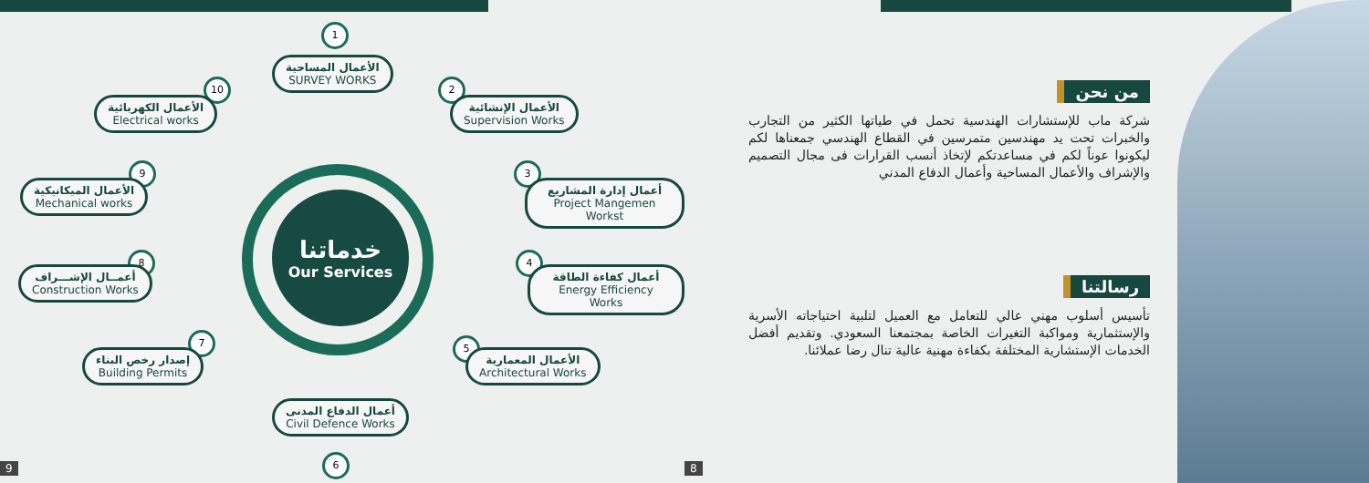خدماتنا
Our Services
1
الأعمال المساحية
SURVEY WORKS
2
الأعمال الإنشائية
Supervision Works
3
أعمال إدارة المشاريع
Project Mangemen Workst
4
أعمال كفاءة الطاقة
Energy Efficiency Works
5
الأعمال المعمارية
Architectural Works
أعمال الدفاع المدنى
Civil Defence Works
6
7
إصدار رخص البناء
Building Permits
8
أعمــال الإشـــراف
Construction Works
9
الأعمال الميكانيكية
Mechanical works
10
الأعمال الكهربائية
Electrical works
9
من نحن
شركة ماب للإستشارات الهندسية تحمل في طياتها الكثير من التجارب والخبرات تحت يد مهندسين متمرسين في القطاع الهندسي جمعناها لكم ليكونوا عوناً لكم في مساعدتكم لإتخاذ أنسب القرارات فى مجال التصميم والإشراف والأعمال المساحية وأعمال الدفاع المدني
رسالتنا
تأسيس أسلوب مهني عالي للتعامل مع العميل لتلبية احتياجاته الأسرية والإستثمارية ومواكبة التغيرات الخاصة بمجتمعنا السعودي. وتقديم أفضل الخدمات الإستشارية المختلفة بكفاءة مهنية عالية تنال رضا عملائنا.
8